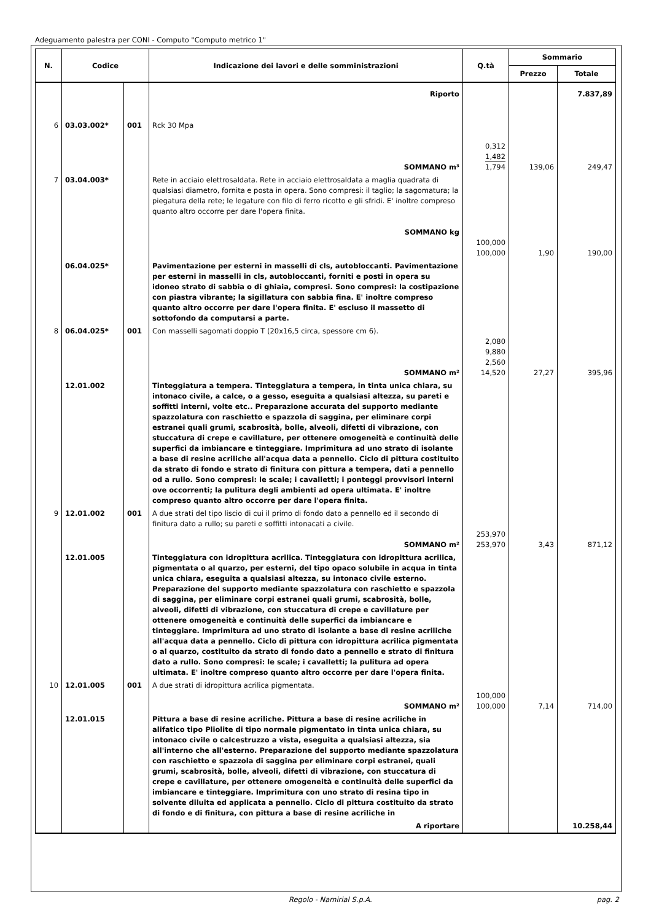Adeguamento palestra per CONI - Computo "Computo metrico 1"
| N. | Codice | | Indicazione dei lavori e delle somministrazioni | Q.tà | Sommario | |
| --- | --- | --- | --- | --- | --- | --- |
| | | | | | Prezzo | Totale |
| | | | Riporto | | | 7.837,89 |
| 6 | 03.03.002* | 001 | Rck 30 Mpa SOMMANO m³ | 0,312 1,482 1,794 | 139,06 | 249,47 |
| 7 | 03.04.003* | | Rete in acciaio elettrosaldata. Rete in acciaio elettrosaldata a maglia quadrata di qualsiasi diametro, fornita e posta in opera. Sono compresi: il taglio; la sagomatura; la piegatura della rete; le legature con filo di ferro ricotto e gli sfridi. E' inoltre compreso quanto altro occorre per dare l'opera finita. SOMMANO kg | 100,000 100,000 | 1,90 | 190,00 |
| | 06.04.025* | | Pavimentazione per esterni in masselli di cls, autobloccanti. Pavimentazione per esterni in masselli in cls, autobloccanti, forniti e posti in opera su idoneo strato di sabbia o di ghiaia, compresi. Sono compresi: la costipazione con piastra vibrante; la sigillatura con sabbia fina. E' inoltre compreso quanto altro occorre per dare l'opera finita. E' escluso il massetto di sottofondo da computarsi a parte. | | | |
| 8 | 06.04.025* | 001 | Con masselli sagomati doppio T (20x16,5 circa, spessore cm 6). SOMMANO m² | 2,080 9,880 2,560 14,520 | 27,27 | 395,96 |
| | 12.01.002 | | Tinteggiatura a tempera. Tinteggiatura a tempera, in tinta unica chiara, su intonaco civile, a calce, o a gesso, eseguita a qualsiasi altezza, su pareti e soffitti interni, volte etc.. Preparazione accurata del supporto mediante spazzolatura con raschietto e spazzola di saggina, per eliminare corpi estranei quali grumi, scabrosità, bolle, alveoli, difetti di vibrazione, con stuccatura di crepe e cavillature, per ottenere omogeneità e continuità delle superfici da imbiancare e tinteggiare. Imprimitura ad uno strato di isolante a base di resine acriliche all'acqua data a pennello. Ciclo di pittura costituito da strato di fondo e strato di finitura con pittura a tempera, dati a pennello od a rullo. Sono compresi: le scale; i cavalletti; i ponteggi provvisori interni ove occorrenti; la pulitura degli ambienti ad opera ultimata. E' inoltre compreso quanto altro occorre per dare l'opera finita. | | | |
| 9 | 12.01.002 | 001 | A due strati del tipo liscio di cui il primo di fondo dato a pennello ed il secondo di finitura dato a rullo; su pareti e soffitti intonacati a civile. SOMMANO m² | 253,970 253,970 | 3,43 | 871,12 |
| | 12.01.005 | | Tinteggiatura con idropittura acrilica. Tinteggiatura con idropittura acrilica, pigmentata o al quarzo, per esterni, del tipo opaco solubile in acqua in tinta unica chiara, eseguita a qualsiasi altezza, su intonaco civile esterno. Preparazione del supporto mediante spazzolatura con raschietto e spazzola di saggina, per eliminare corpi estranei quali grumi, scabrosità, bolle, alveoli, difetti di vibrazione, con stuccatura di crepe e cavillature per ottenere omogeneità e continuità delle superfici da imbiancare e tinteggiare. Imprimitura ad uno strato di isolante a base di resine acriliche all'acqua data a pennello. Ciclo di pittura con idropittura acrilica pigmentata o al quarzo, costituito da strato di fondo dato a pennello e strato di finitura dato a rullo. Sono compresi: le scale; i cavalletti; la pulitura ad opera ultimata. E' inoltre compreso quanto altro occorre per dare l'opera finita. | | | |
| 10 | 12.01.005 | 001 | A due strati di idropittura acrilica pigmentata. SOMMANO m² | 100,000 100,000 | 7,14 | 714,00 |
| | 12.01.015 | | Pittura a base di resine acriliche. Pittura a base di resine acriliche in alifatico tipo Pliolite di tipo normale pigmentato in tinta unica chiara, su intonaco civile o calcestruzzo a vista, eseguita a qualsiasi altezza, sia all'interno che all'esterno. Preparazione del supporto mediante spazzolatura con raschietto e spazzola di saggina per eliminare corpi estranei, quali grumi, scabrosità, bolle, alveoli, difetti di vibrazione, con stuccatura di crepe e cavillature, per ottenere omogeneità e continuità delle superfici da imbiancare e tinteggiare. Imprimitura con uno strato di resina tipo in solvente diluita ed applicata a pennello. Ciclo di pittura costituito da strato di fondo e di finitura, con pittura a base di resine acriliche in | | | |
| | | | A riportare | | | 10.258,44 |
Regolo - Namirial S.p.A. pag. 2